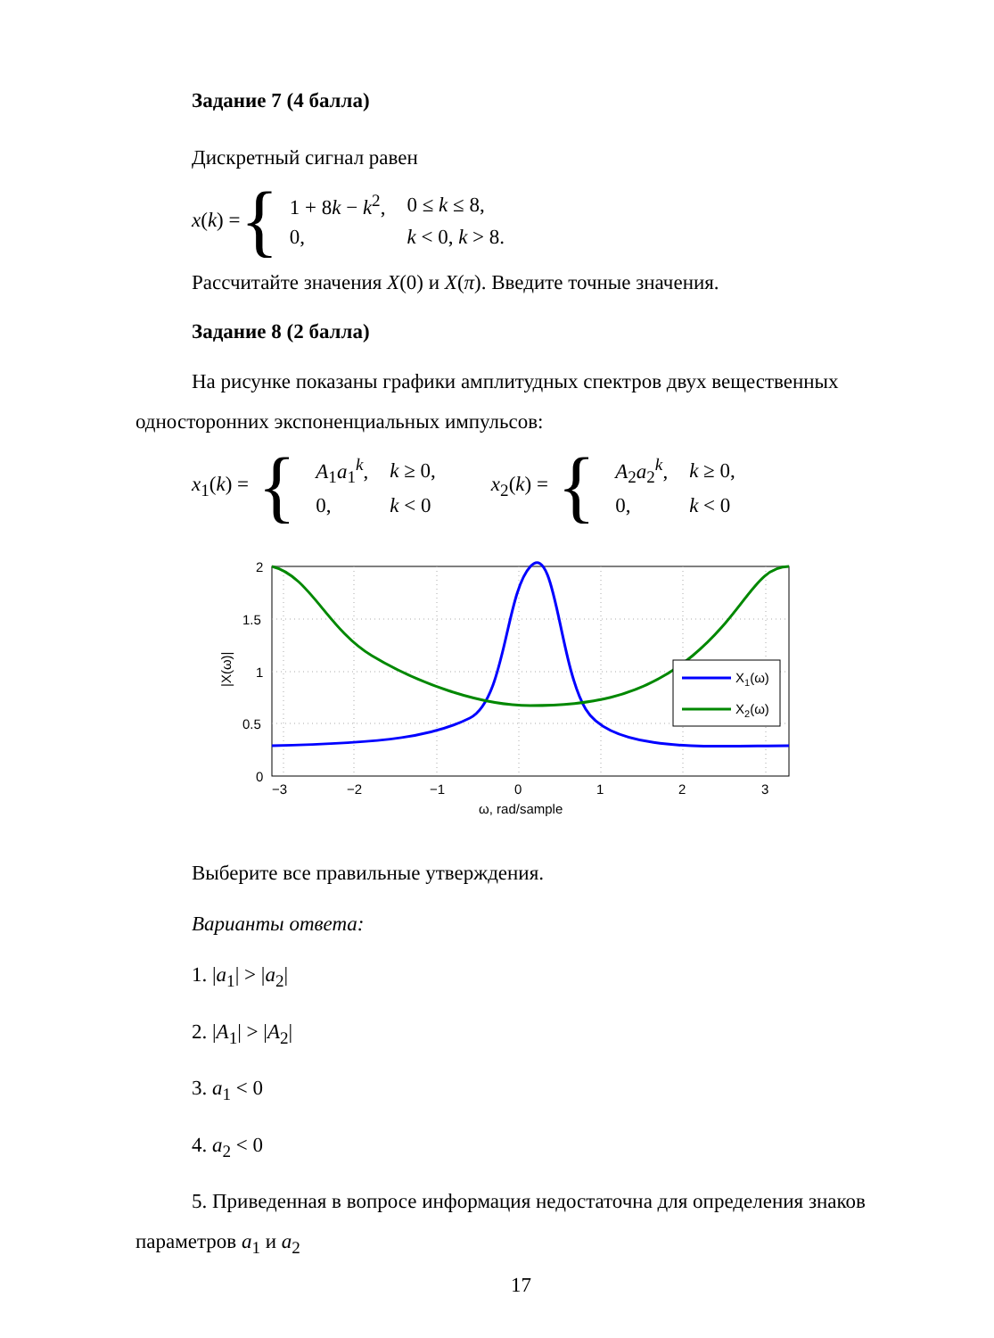Задание 7 (4 балла)
Дискретный сигнал равен
x(k) = {
| 1 + 8 k − k<sup>2</sup>, | 0 ≤ k ≤ 8, |
| 0, | k < 0, k > 8. |
Рассчитайте значения X(0) и X(π). Введите точные значения.
Задание 8 (2 балла)
На рисунке показаны графики амплитудных спектров двух вещественных односторонних экспоненциальных импульсов:
x<sub>1</sub>(k) = {
| A<sub>1</sub> a<sub>1</sub><sup>k</sup>, | k ≥ 0, |
| 0, | k < 0 |
x<sub>2</sub>(k) = {
| A<sub>2</sub> a<sub>2</sub><sup>k</sup>, | k ≥ 0, |
| 0, | k < 0 |
2
1.5
1
0.5
0
−3
−2
−1
0
1
2
3
ω, rad/sample
|X(ω)|
X1(ω)
X2(ω)
Выберите все правильные утверждения.
Варианты ответа:
1. |a<sub>1</sub>| > |a<sub>2</sub>|
2. |A<sub>1</sub>| > |A<sub>2</sub>|
3. a<sub>1</sub> < 0
4. a<sub>2</sub> < 0
5. Приведенная в вопросе информация недостаточна для определения знаков параметров a<sub>1</sub> и a<sub>2</sub>
17